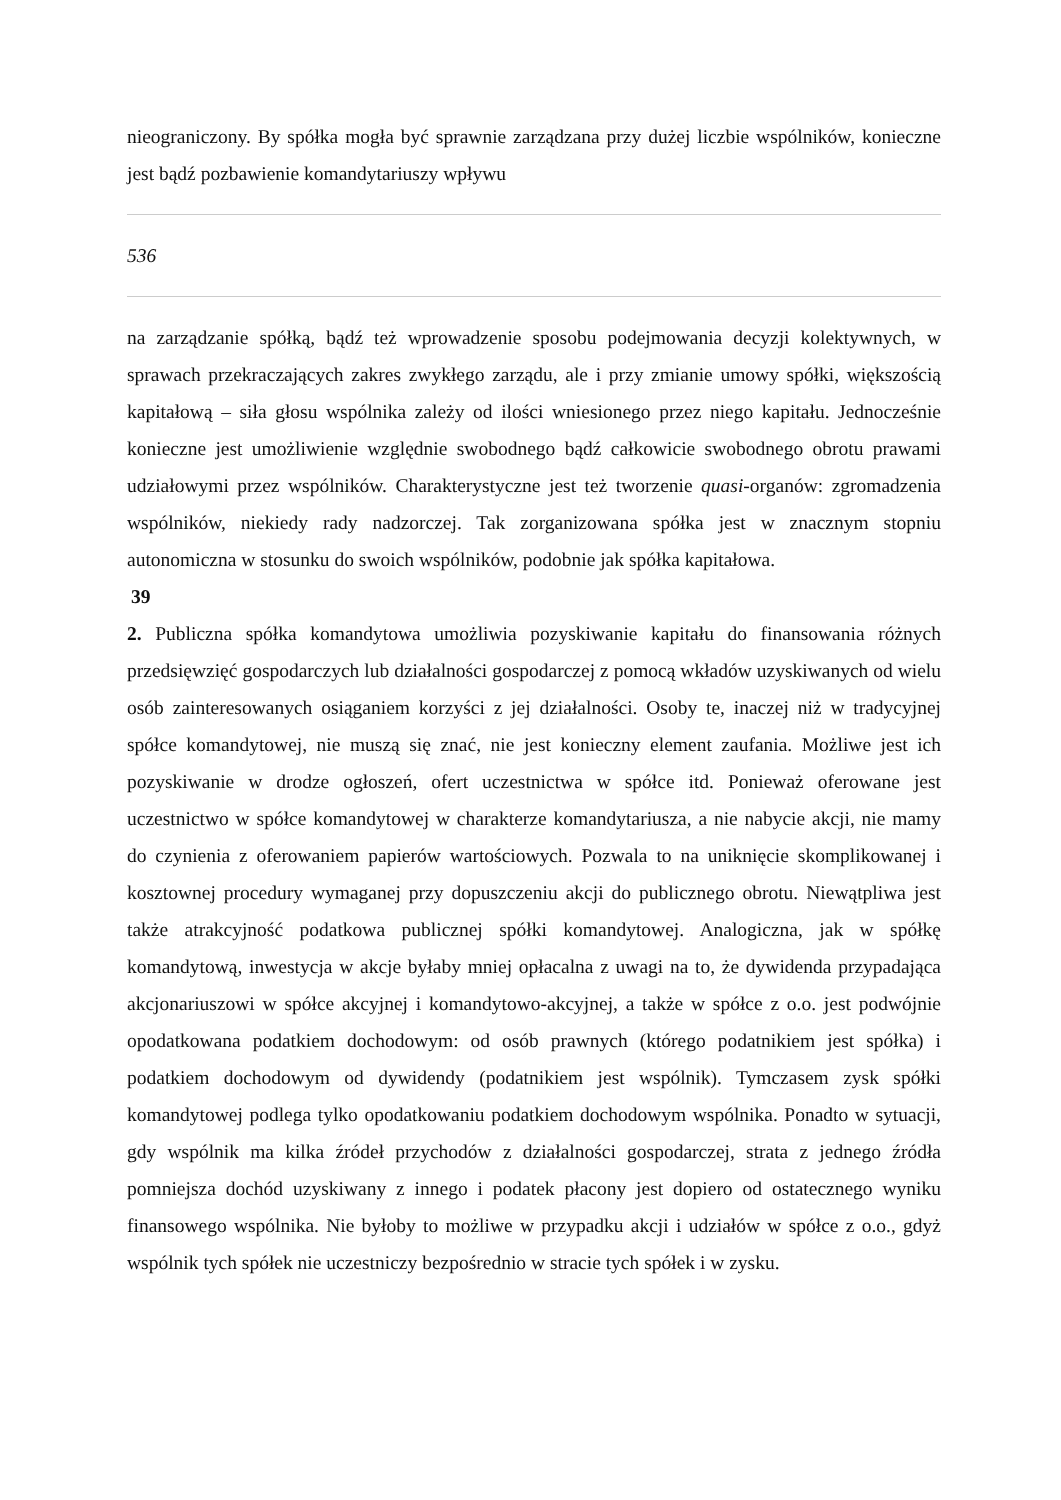nieograniczony. By spółka mogła być sprawnie zarządzana przy dużej liczbie wspólników, konieczne jest bądź pozbawienie komandytariuszy wpływu
536
na zarządzanie spółką, bądź też wprowadzenie sposobu podejmowania decyzji kolektywnych, w sprawach przekraczających zakres zwykłego zarządu, ale i przy zmianie umowy spółki, większością kapitałową – siła głosu wspólnika zależy od ilości wniesionego przez niego kapitału. Jednocześnie konieczne jest umożliwienie względnie swobodnego bądź całkowicie swobodnego obrotu prawami udziałowymi przez wspólników. Charakterystyczne jest też tworzenie quasi-organów: zgromadzenia wspólników, niekiedy rady nadzorczej. Tak zorganizowana spółka jest w znacznym stopniu autonomiczna w stosunku do swoich wspólników, podobnie jak spółka kapitałowa.
39
2. Publiczna spółka komandytowa umożliwia pozyskiwanie kapitału do finansowania różnych przedsięwzięć gospodarczych lub działalności gospodarczej z pomocą wkładów uzyskiwanych od wielu osób zainteresowanych osiąganiem korzyści z jej działalności. Osoby te, inaczej niż w tradycyjnej spółce komandytowej, nie muszą się znać, nie jest konieczny element zaufania. Możliwe jest ich pozyskiwanie w drodze ogłoszeń, ofert uczestnictwa w spółce itd. Ponieważ oferowane jest uczestnictwo w spółce komandytowej w charakterze komandytariusza, a nie nabycie akcji, nie mamy do czynienia z oferowaniem papierów wartościowych. Pozwala to na uniknięcie skomplikowanej i kosztownej procedury wymaganej przy dopuszczeniu akcji do publicznego obrotu. Niewątpliwa jest także atrakcyjność podatkowa publicznej spółki komandytowej. Analogiczna, jak w spółkę komandytową, inwestycja w akcje byłaby mniej opłacalna z uwagi na to, że dywidenda przypadająca akcjonariuszowi w spółce akcyjnej i komandytowo-akcyjnej, a także w spółce z o.o. jest podwójnie opodatkowana podatkiem dochodowym: od osób prawnych (którego podatnikiem jest spółka) i podatkiem dochodowym od dywidendy (podatnikiem jest wspólnik). Tymczasem zysk spółki komandytowej podlega tylko opodatkowaniu podatkiem dochodowym wspólnika. Ponadto w sytuacji, gdy wspólnik ma kilka źródeł przychodów z działalności gospodarczej, strata z jednego źródła pomniejsza dochód uzyskiwany z innego i podatek płacony jest dopiero od ostatecznego wyniku finansowego wspólnika. Nie byłoby to możliwe w przypadku akcji i udziałów w spółce z o.o., gdyż wspólnik tych spółek nie uczestniczy bezpośrednio w stracie tych spółek i w zysku.